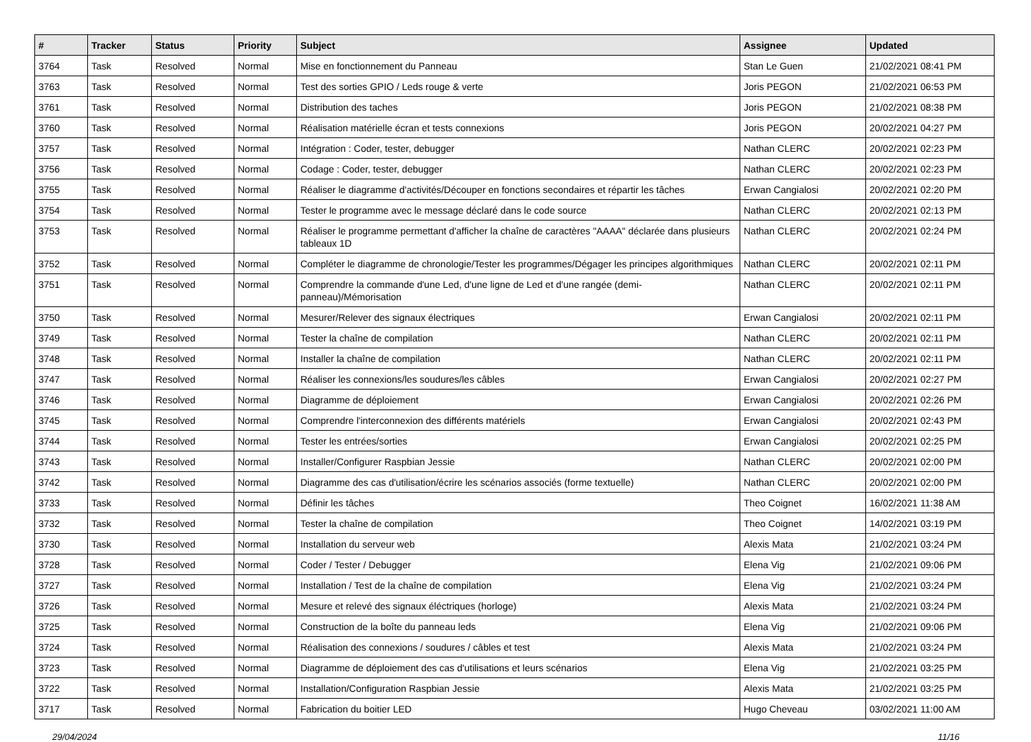| # | Tracker | Status | Priority | Subject | Assignee | Updated |
| --- | --- | --- | --- | --- | --- | --- |
| 3764 | Task | Resolved | Normal | Mise en fonctionnement du Panneau | Stan Le Guen | 21/02/2021 08:41 PM |
| 3763 | Task | Resolved | Normal | Test des sorties GPIO / Leds rouge & verte | Joris PEGON | 21/02/2021 06:53 PM |
| 3761 | Task | Resolved | Normal | Distribution des taches | Joris PEGON | 21/02/2021 08:38 PM |
| 3760 | Task | Resolved | Normal | Réalisation matérielle écran et tests connexions | Joris PEGON | 20/02/2021 04:27 PM |
| 3757 | Task | Resolved | Normal | Intégration : Coder, tester, debugger | Nathan CLERC | 20/02/2021 02:23 PM |
| 3756 | Task | Resolved | Normal | Codage : Coder, tester, debugger | Nathan CLERC | 20/02/2021 02:23 PM |
| 3755 | Task | Resolved | Normal | Réaliser le diagramme d'activités/Découper en fonctions secondaires et répartir les tâches | Erwan Cangialosi | 20/02/2021 02:20 PM |
| 3754 | Task | Resolved | Normal | Tester le programme avec le message déclaré dans le code source | Nathan CLERC | 20/02/2021 02:13 PM |
| 3753 | Task | Resolved | Normal | Réaliser le programme permettant d'afficher la chaîne de caractères "AAAA" déclarée dans plusieurs tableaux 1D | Nathan CLERC | 20/02/2021 02:24 PM |
| 3752 | Task | Resolved | Normal | Compléter le diagramme de chronologie/Tester les programmes/Dégager les principes algorithmiques | Nathan CLERC | 20/02/2021 02:11 PM |
| 3751 | Task | Resolved | Normal | Comprendre la commande d'une Led, d'une ligne de Led et d'une rangée (demi-panneau)/Mémorisation | Nathan CLERC | 20/02/2021 02:11 PM |
| 3750 | Task | Resolved | Normal | Mesurer/Relever des signaux électriques | Erwan Cangialosi | 20/02/2021 02:11 PM |
| 3749 | Task | Resolved | Normal | Tester la chaîne de compilation | Nathan CLERC | 20/02/2021 02:11 PM |
| 3748 | Task | Resolved | Normal | Installer la chaîne de compilation | Nathan CLERC | 20/02/2021 02:11 PM |
| 3747 | Task | Resolved | Normal | Réaliser les connexions/les soudures/les câbles | Erwan Cangialosi | 20/02/2021 02:27 PM |
| 3746 | Task | Resolved | Normal | Diagramme de déploiement | Erwan Cangialosi | 20/02/2021 02:26 PM |
| 3745 | Task | Resolved | Normal | Comprendre l'interconnexion des différents matériels | Erwan Cangialosi | 20/02/2021 02:43 PM |
| 3744 | Task | Resolved | Normal | Tester les entrées/sorties | Erwan Cangialosi | 20/02/2021 02:25 PM |
| 3743 | Task | Resolved | Normal | Installer/Configurer Raspbian Jessie | Nathan CLERC | 20/02/2021 02:00 PM |
| 3742 | Task | Resolved | Normal | Diagramme des cas d'utilisation/écrire les scénarios associés (forme textuelle) | Nathan CLERC | 20/02/2021 02:00 PM |
| 3733 | Task | Resolved | Normal | Définir les tâches | Theo Coignet | 16/02/2021 11:38 AM |
| 3732 | Task | Resolved | Normal | Tester la chaîne de compilation | Theo Coignet | 14/02/2021 03:19 PM |
| 3730 | Task | Resolved | Normal | Installation du serveur web | Alexis Mata | 21/02/2021 03:24 PM |
| 3728 | Task | Resolved | Normal | Coder / Tester / Debugger | Elena Vig | 21/02/2021 09:06 PM |
| 3727 | Task | Resolved | Normal | Installation / Test de la chaîne de compilation | Elena Vig | 21/02/2021 03:24 PM |
| 3726 | Task | Resolved | Normal | Mesure et relevé des signaux éléctriques (horloge) | Alexis Mata | 21/02/2021 03:24 PM |
| 3725 | Task | Resolved | Normal | Construction de la boîte du panneau leds | Elena Vig | 21/02/2021 09:06 PM |
| 3724 | Task | Resolved | Normal | Réalisation des connexions / soudures / câbles et test | Alexis Mata | 21/02/2021 03:24 PM |
| 3723 | Task | Resolved | Normal | Diagramme de déploiement des cas d'utilisations et leurs scénarios | Elena Vig | 21/02/2021 03:25 PM |
| 3722 | Task | Resolved | Normal | Installation/Configuration Raspbian Jessie | Alexis Mata | 21/02/2021 03:25 PM |
| 3717 | Task | Resolved | Normal | Fabrication du boitier LED | Hugo Cheveau | 03/02/2021 11:00 AM |
29/04/2024 11/16